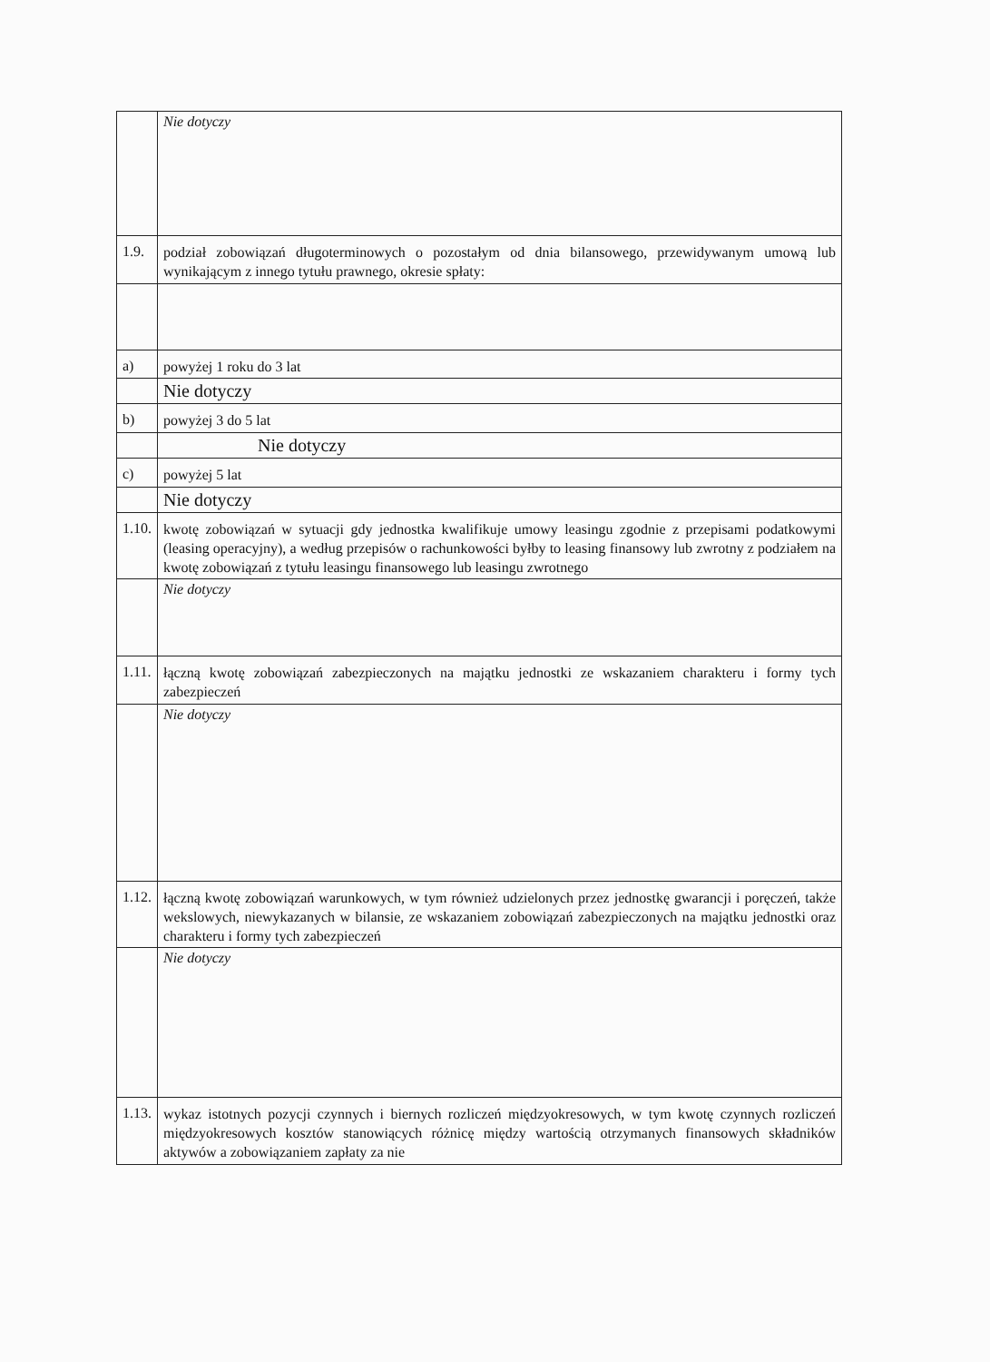| | Nie dotyczy |
| 1.9. | podział zobowiązań długoterminowych o pozostałym od dnia bilansowego, przewidywanym umową lub wynikającym z innego tytułu prawnego, okresie spłaty: |
| a) | powyżej 1 roku do 3 lat |
| | Nie dotyczy |
| b) | powyżej 3 do 5 lat |
| | Nie dotyczy |
| c) | powyżej 5 lat |
| | Nie dotyczy |
| 1.10. | kwotę zobowiązań w sytuacji gdy jednostka kwalifikuje umowy leasingu zgodnie z przepisami podatkowymi (leasing operacyjny), a według przepisów o rachunkowości byłby to leasing finansowy lub zwrotny z podziałem na kwotę zobowiązań z tytułu leasingu finansowego lub leasingu zwrotnego |
| | Nie dotyczy |
| 1.11. | łączną kwotę zobowiązań zabezpieczonych na majątku jednostki ze wskazaniem charakteru i formy tych zabezpieczeń |
| | Nie dotyczy |
| 1.12. | łączną kwotę zobowiązań warunkowych, w tym również udzielonych przez jednostkę gwarancji i poręczeń, także wekslowych, niewykazanych w bilansie, ze wskazaniem zobowiązań zabezpieczonych na majątku jednostki oraz charakteru i formy tych zabezpieczeń |
| | Nie dotyczy |
| 1.13. | wykaz istotnych pozycji czynnych i biernych rozliczeń międzyokresowych, w tym kwotę czynnych rozliczeń międzyokresowych kosztów stanowiących różnicę między wartością otrzymanych finansowych składników aktywów a zobowiązaniem zapłaty za nie |